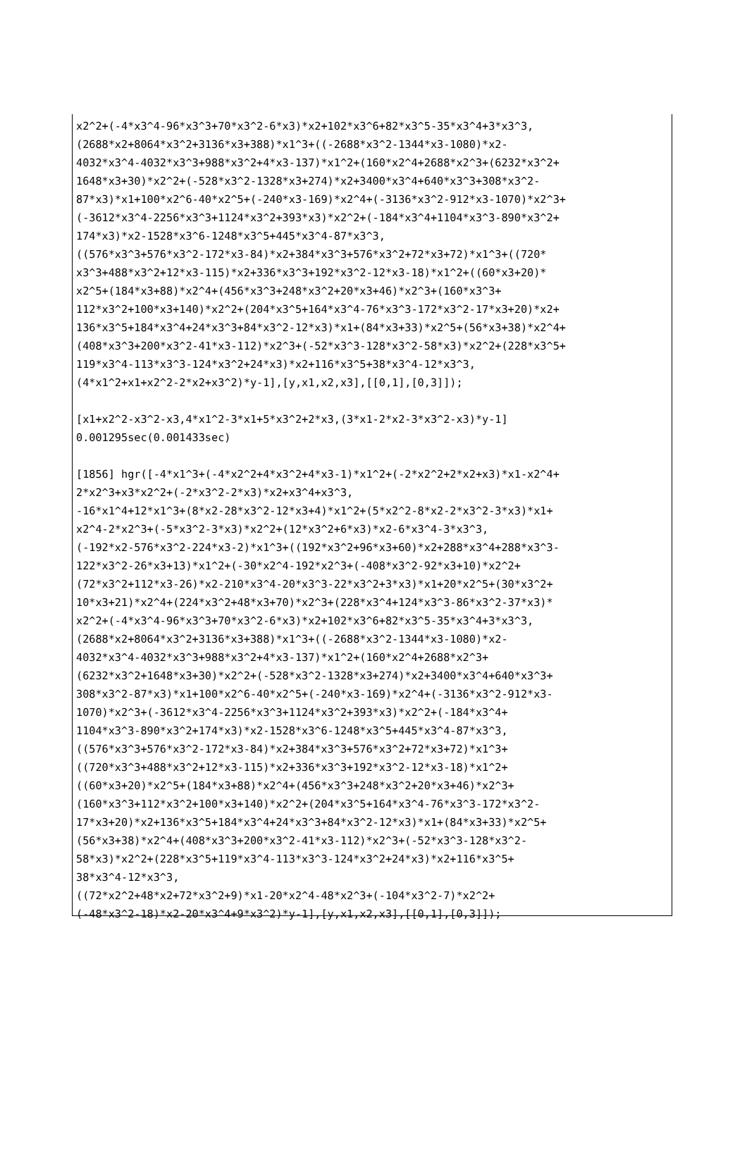x2^2+(-4*x3^4-96*x3^3+70*x3^2-6*x3)*x2+102*x3^6+82*x3^5-35*x3^4+3*x3^3, (2688*x2+8064*x3^2+3136*x3+388)*x1^3+((-2688*x3^2-1344*x3-1080)*x2- 4032*x3^4-4032*x3^3+988*x3^2+4*x3-137)*x1^2+(160*x2^4+2688*x2^3+(6232*x3^2+ 1648*x3+30)*x2^2+(-528*x3^2-1328*x3+274)*x2+3400*x3^4+640*x3^3+308*x3^2- 87*x3)*x1+100*x2^6-40*x2^5+(-240*x3-169)*x2^4+(-3136*x3^2-912*x3-1070)*x2^3+ (-3612*x3^4-2256*x3^3+1124*x3^2+393*x3)*x2^2+(-184*x3^4+1104*x3^3-890*x3^2+ 174*x3)*x2-1528*x3^6-1248*x3^5+445*x3^4-87*x3^3, ((576*x3^3+576*x3^2-172*x3-84)*x2+384*x3^3+576*x3^2+72*x3+72)*x1^3+((720* x3^3+488*x3^2+12*x3-115)*x2+336*x3^3+192*x3^2-12*x3-18)*x1^2+((60*x3+20)* x2^5+(184*x3+88)*x2^4+(456*x3^3+248*x3^2+20*x3+46)*x2^3+(160*x3^3+ 112*x3^2+100*x3+140)*x2^2+(204*x3^5+164*x3^4-76*x3^3-172*x3^2-17*x3+20)*x2+ 136*x3^5+184*x3^4+24*x3^3+84*x3^2-12*x3)*x1+(84*x3+33)*x2^5+(56*x3+38)*x2^4+ (408*x3^3+200*x3^2-41*x3-112)*x2^3+(-52*x3^3-128*x3^2-58*x3)*x2^2+(228*x3^5+ 119*x3^4-113*x3^3-124*x3^2+24*x3)*x2+116*x3^5+38*x3^4-12*x3^3, (4*x1^2+x1+x2^2-2*x2+x3^2)*y-1],[y,x1,x2,x3],[[0,1],[0,3]]); [x1+x2^2-x3^2-x3,4*x1^2-3*x1+5*x3^2+2*x3,(3*x1-2*x2-3*x3^2-x3)*y-1] 0.001295sec(0.001433sec) [1856] hgr([-4*x1^3+(-4*x2^2+4*x3^2+4*x3-1)*x1^2+(-2*x2^2+2*x2+x3)*x1-x2^4+ 2*x2^3+x3*x2^2+(-2*x3^2-2*x3)*x2+x3^4+x3^3, -16*x1^4+12*x1^3+(8*x2-28*x3^2-12*x3+4)*x1^2+(5*x2^2-8*x2-2*x3^2-3*x3)*x1+ x2^4-2*x2^3+(-5*x3^2-3*x3)*x2^2+(12*x3^2+6*x3)*x2-6*x3^4-3*x3^3, (-192*x2-576*x3^2-224*x3-2)*x1^3+((192*x3^2+96*x3+60)*x2+288*x3^4+288*x3^3- 122*x3^2-26*x3+13)*x1^2+(-30*x2^4-192*x2^3+(-408*x3^2-92*x3+10)*x2^2+ (72*x3^2+112*x3-26)*x2-210*x3^4-20*x3^3-22*x3^2+3*x3)*x1+20*x2^5+(30*x3^2+ 10*x3+21)*x2^4+(224*x3^2+48*x3+70)*x2^3+(228*x3^4+124*x3^3-86*x3^2-37*x3)* x2^2+(-4*x3^4-96*x3^3+70*x3^2-6*x3)*x2+102*x3^6+82*x3^5-35*x3^4+3*x3^3, (2688*x2+8064*x3^2+3136*x3+388)*x1^3+((-2688*x3^2-1344*x3-1080)*x2- 4032*x3^4-4032*x3^3+988*x3^2+4*x3-137)*x1^2+(160*x2^4+2688*x2^3+ (6232*x3^2+1648*x3+30)*x2^2+(-528*x3^2-1328*x3+274)*x2+3400*x3^4+640*x3^3+ 308*x3^2-87*x3)*x1+100*x2^6-40*x2^5+(-240*x3-169)*x2^4+(-3136*x3^2-912*x3- 1070)*x2^3+(-3612*x3^4-2256*x3^3+1124*x3^2+393*x3)*x2^2+(-184*x3^4+ 1104*x3^3-890*x3^2+174*x3)*x2-1528*x3^6-1248*x3^5+445*x3^4-87*x3^3, ((576*x3^3+576*x3^2-172*x3-84)*x2+384*x3^3+576*x3^2+72*x3+72)*x1^3+ ((720*x3^3+488*x3^2+12*x3-115)*x2+336*x3^3+192*x3^2-12*x3-18)*x1^2+ ((60*x3+20)*x2^5+(184*x3+88)*x2^4+(456*x3^3+248*x3^2+20*x3+46)*x2^3+ (160*x3^3+112*x3^2+100*x3+140)*x2^2+(204*x3^5+164*x3^4-76*x3^3-172*x3^2- 17*x3+20)*x2+136*x3^5+184*x3^4+24*x3^3+84*x3^2-12*x3)*x1+(84*x3+33)*x2^5+ (56*x3+38)*x2^4+(408*x3^3+200*x3^2-41*x3-112)*x2^3+(-52*x3^3-128*x3^2- 58*x3)*x2^2+(228*x3^5+119*x3^4-113*x3^3-124*x3^2+24*x3)*x2+116*x3^5+ 38*x3^4-12*x3^3, ((72*x2^2+48*x2+72*x3^2+9)*x1-20*x2^4-48*x2^3+(-104*x3^2-7)*x2^2+ (-48*x3^2-18)*x2-20*x3^4+9*x3^2)*y-1],[y,x1,x2,x3],[[0,1],[0,3]]);